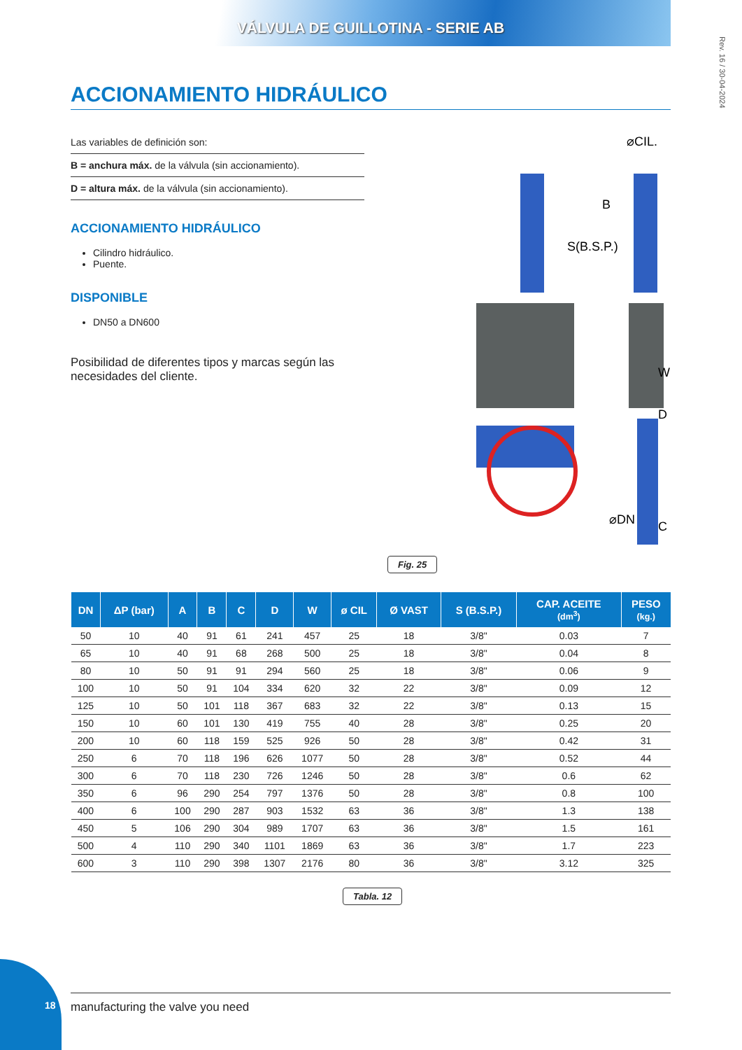VÁLVULA DE GUILLOTINA - SERIE AB
Rev. 16 / 30-04-2024
ACCIONAMIENTO HIDRÁULICO
Las variables de definición son:
B = anchura máx. de la válvula (sin accionamiento).
D = altura máx. de la válvula (sin accionamiento).
ACCIONAMIENTO HIDRÁULICO
Cilindro hidráulico.
Puente.
DISPONIBLE
DN50 a DN600
Posibilidad de diferentes tipos y marcas según las necesidades del cliente.
S(B.S.P.)
⌀CIL.
B
W
D
C
⌀DN
Fig. 25
| DN | ΔP (bar) | A | B | C | D | W | ø CIL | Ø VAST | S (B.S.P.) | CAP. ACEITE (dm<sup>3</sup>) | PESO (kg.) |
| --- | --- | --- | --- | --- | --- | --- | --- | --- | --- | --- | --- |
| 50 | 10 | 40 | 91 | 61 | 241 | 457 | 25 | 18 | 3/8" | 0.03 | 7 |
| 65 | 10 | 40 | 91 | 68 | 268 | 500 | 25 | 18 | 3/8" | 0.04 | 8 |
| 80 | 10 | 50 | 91 | 91 | 294 | 560 | 25 | 18 | 3/8" | 0.06 | 9 |
| 100 | 10 | 50 | 91 | 104 | 334 | 620 | 32 | 22 | 3/8" | 0.09 | 12 |
| 125 | 10 | 50 | 101 | 118 | 367 | 683 | 32 | 22 | 3/8" | 0.13 | 15 |
| 150 | 10 | 60 | 101 | 130 | 419 | 755 | 40 | 28 | 3/8" | 0.25 | 20 |
| 200 | 10 | 60 | 118 | 159 | 525 | 926 | 50 | 28 | 3/8" | 0.42 | 31 |
| 250 | 6 | 70 | 118 | 196 | 626 | 1077 | 50 | 28 | 3/8" | 0.52 | 44 |
| 300 | 6 | 70 | 118 | 230 | 726 | 1246 | 50 | 28 | 3/8" | 0.6 | 62 |
| 350 | 6 | 96 | 290 | 254 | 797 | 1376 | 50 | 28 | 3/8" | 0.8 | 100 |
| 400 | 6 | 100 | 290 | 287 | 903 | 1532 | 63 | 36 | 3/8" | 1.3 | 138 |
| 450 | 5 | 106 | 290 | 304 | 989 | 1707 | 63 | 36 | 3/8" | 1.5 | 161 |
| 500 | 4 | 110 | 290 | 340 | 1101 | 1869 | 63 | 36 | 3/8" | 1.7 | 223 |
| 600 | 3 | 110 | 290 | 398 | 1307 | 2176 | 80 | 36 | 3/8" | 3.12 | 325 |
Tabla. 12
18 manufacturing the valve you need